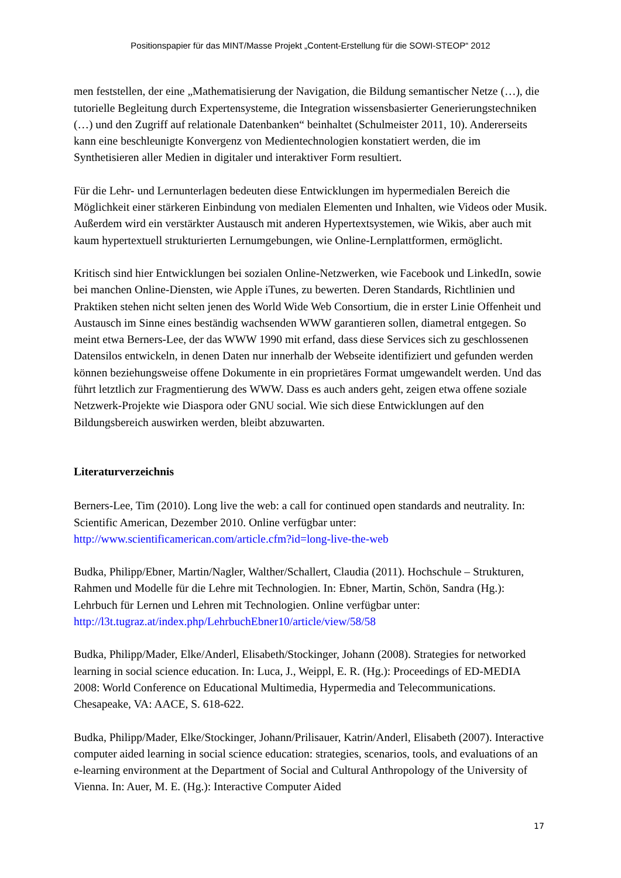Positionspapier für das MINT/Masse Projekt „Content-Erstellung für die SOWI-STEOP“ 2012
men feststellen, der eine „Mathematisierung der Navigation, die Bildung semantischer Netze (…), die tutorielle Begleitung durch Expertensysteme, die Integration wissensbasierter Generierungstechniken (…) und den Zugriff auf relationale Datenbanken“ beinhaltet (Schulmeister 2011, 10). Andererseits kann eine beschleunigte Konvergenz von Medientechnologien konstatiert werden, die im Synthetisieren aller Medien in digitaler und interaktiver Form resultiert.
Für die Lehr- und Lernunterlagen bedeuten diese Entwicklungen im hypermedialen Bereich die Möglichkeit einer stärkeren Einbindung von medialen Elementen und Inhalten, wie Videos oder Musik. Außerdem wird ein verstärkter Austausch mit anderen Hypertextsystemen, wie Wikis, aber auch mit kaum hypertextuell strukturierten Lernumgebungen, wie Online-Lernplattformen, ermöglicht.
Kritisch sind hier Entwicklungen bei sozialen Online-Netzwerken, wie Facebook und LinkedIn, sowie bei manchen Online-Diensten, wie Apple iTunes, zu bewerten. Deren Standards, Richtlinien und Praktiken stehen nicht selten jenen des World Wide Web Consortium, die in erster Linie Offenheit und Austausch im Sinne eines beständig wachsenden WWW garantieren sollen, diametral entgegen. So meint etwa Berners-Lee, der das WWW 1990 mit erfand, dass diese Services sich zu geschlossenen Datensilos entwickeln, in denen Daten nur innerhalb der Webseite identifiziert und gefunden werden können beziehungsweise offene Dokumente in ein proprietäres Format umgewandelt werden. Und das führt letztlich zur Fragmentierung des WWW. Dass es auch anders geht, zeigen etwa offene soziale Netzwerk-Projekte wie Diaspora oder GNU social. Wie sich diese Entwicklungen auf den Bildungsbereich auswirken werden, bleibt abzuwarten.
Literaturverzeichnis
Berners-Lee, Tim (2010). Long live the web: a call for continued open standards and neutrality. In: Scientific American, Dezember 2010. Online verfügbar unter: http://www.scientificamerican.com/article.cfm?id=long-live-the-web
Budka, Philipp/Ebner, Martin/Nagler, Walther/Schallert, Claudia (2011). Hochschule – Strukturen, Rahmen und Modelle für die Lehre mit Technologien. In: Ebner, Martin, Schön, Sandra (Hg.): Lehrbuch für Lernen und Lehren mit Technologien. Online verfügbar unter: http://l3t.tugraz.at/index.php/LehrbuchEbner10/article/view/58/58
Budka, Philipp/Mader, Elke/Anderl, Elisabeth/Stockinger, Johann (2008). Strategies for networked learning in social science education. In: Luca, J., Weippl, E. R. (Hg.): Proceedings of ED-MEDIA 2008: World Conference on Educational Multimedia, Hypermedia and Telecommunications. Chesapeake, VA: AACE, S. 618-622.
Budka, Philipp/Mader, Elke/Stockinger, Johann/Prilisauer, Katrin/Anderl, Elisabeth (2007). Interactive computer aided learning in social science education: strategies, scenarios, tools, and evaluations of an e-learning environment at the Department of Social and Cultural Anthropology of the University of Vienna. In: Auer, M. E. (Hg.): Interactive Computer Aided
17